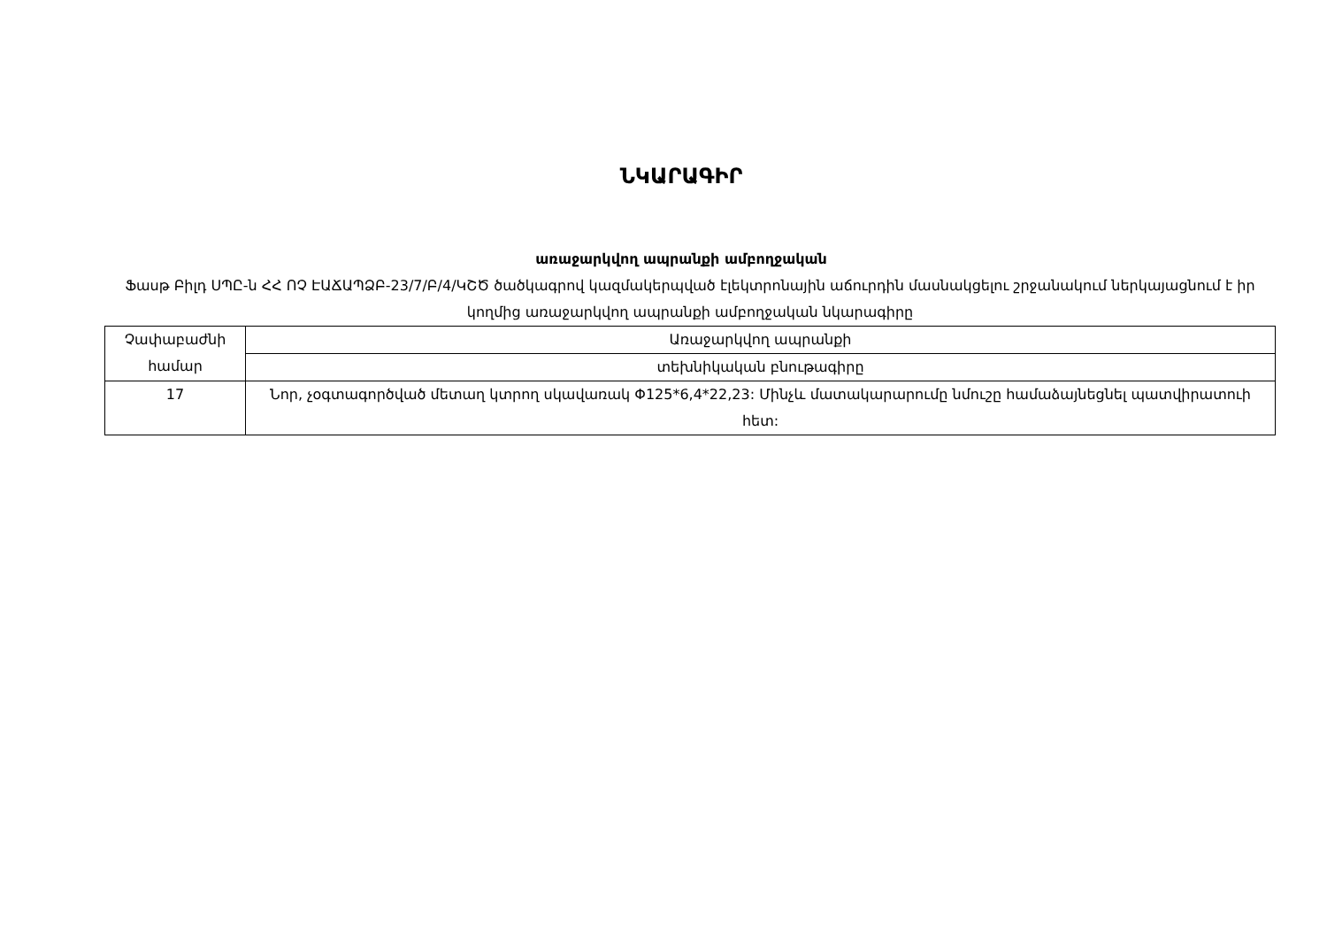ՆԿԱՐԱԳԻՐ
առաջարկվող ապրանքի ամբողջական
Ֆասթ Բիլդ ՍՊԸ-ն ՀՀ ՈՉ ԷԱՃԱՊՁԲ-23/7/Բ/4/ԿՇԾ ծածկագրով կազմակերպված էլեկտրոնային աճուրդին մասնակցելու շրջանակում ներկայացնում է իր կողմից առաջարկվող ապրանքի ամբողջական նկարագիրը
| Չափաբաժնի համար | Առաջարկվող ապրանքի |
| --- | --- |
| | տեխնիկական բնութագիրը |
| 17 | Նոր, չօգտագործված մետաղ կտրող սկավառակ Φ125*6,4*22,23: Մինչև մատակարարումը նմուշը համաձայնեցնել պատվիրատուի հետ: |